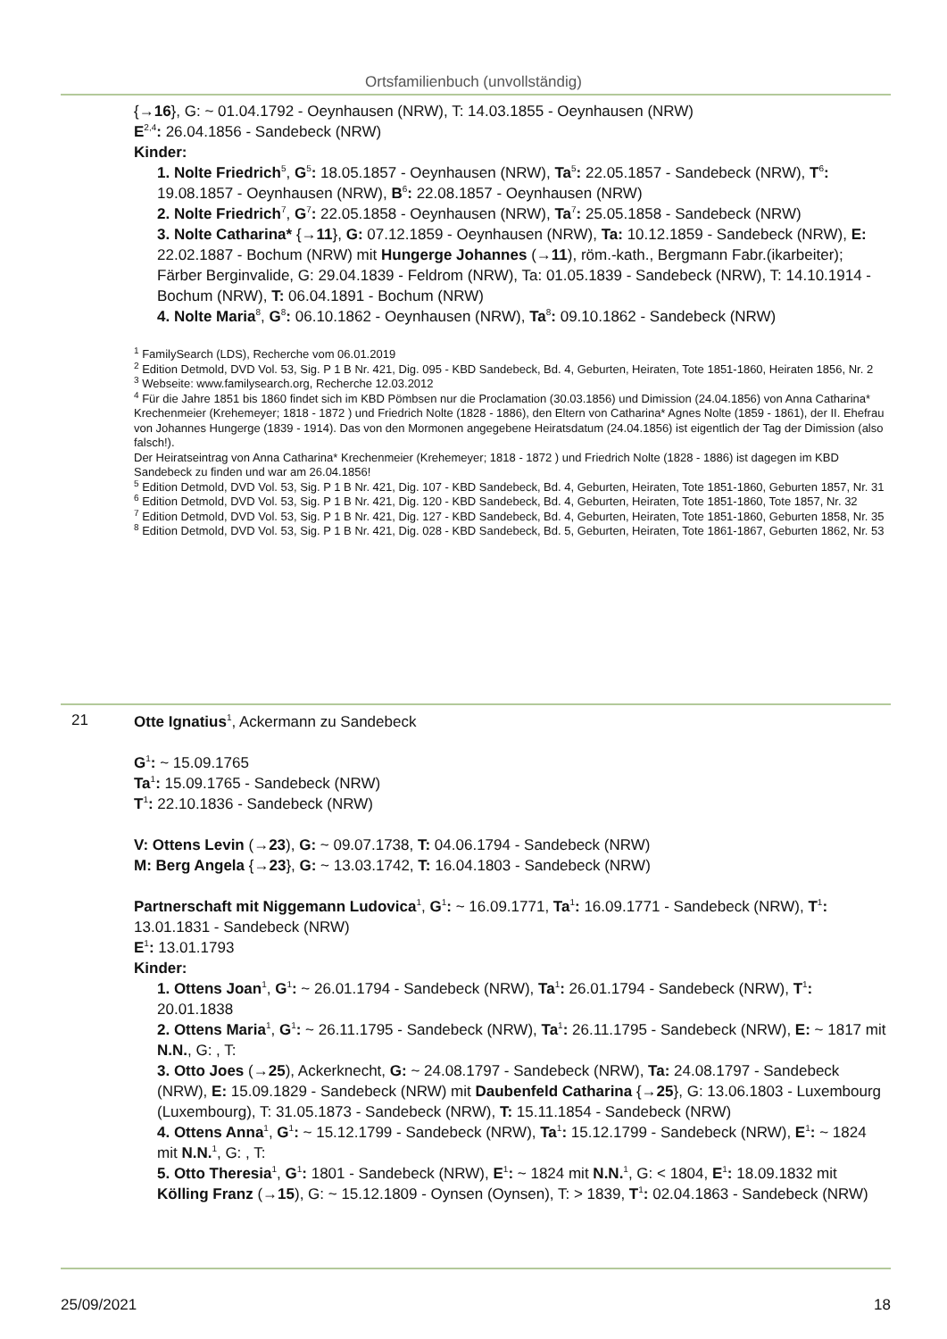Ortsfamilienbuch (unvollständig)
{→16}, G: ~ 01.04.1792 - Oeynhausen (NRW), T: 14.03.1855 - Oeynhausen (NRW)
E<sup>2,4</sup>: 26.04.1856 - Sandebeck (NRW)
Kinder:
1. Nolte Friedrich<sup>5</sup>, G<sup>5</sup>: 18.05.1857 - Oeynhausen (NRW), Ta<sup>5</sup>: 22.05.1857 - Sandebeck (NRW), T<sup>6</sup>: 19.08.1857 - Oeynhausen (NRW), B<sup>6</sup>: 22.08.1857 - Oeynhausen (NRW)
2. Nolte Friedrich<sup>7</sup>, G<sup>7</sup>: 22.05.1858 - Oeynhausen (NRW), Ta<sup>7</sup>: 25.05.1858 - Sandebeck (NRW)
3. Nolte Catharina* {→11}, G: 07.12.1859 - Oeynhausen (NRW), Ta: 10.12.1859 - Sandebeck (NRW), E: 22.02.1887 - Bochum (NRW) mit Hungerge Johannes (→11), röm.-kath., Bergmann Fabr.(ikarbeiter); Färber Berginvalide, G: 29.04.1839 - Feldrom (NRW), Ta: 01.05.1839 - Sandebeck (NRW), T: 14.10.1914 - Bochum (NRW), T: 06.04.1891 - Bochum (NRW)
4. Nolte Maria<sup>8</sup>, G<sup>8</sup>: 06.10.1862 - Oeynhausen (NRW), Ta<sup>8</sup>: 09.10.1862 - Sandebeck (NRW)
<sup>1</sup> FamilySearch (LDS), Recherche vom 06.01.2019
<sup>2</sup> Edition Detmold, DVD Vol. 53, Sig. P 1 B Nr. 421, Dig. 095 - KBD Sandebeck, Bd. 4, Geburten, Heiraten, Tote 1851-1860, Heiraten 1856, Nr. 2
<sup>3</sup> Webseite: www.familysearch.org, Recherche 12.03.2012
<sup>4</sup> Für die Jahre 1851 bis 1860 findet sich im KBD Pömbsen nur die Proclamation (30.03.1856) und Dimission (24.04.1856) von Anna Catharina* Krechenmeier (Krehemeyer; 1818 - 1872 ) und Friedrich Nolte (1828 - 1886), den Eltern von Catharina* Agnes Nolte (1859 - 1861), der II. Ehefrau von Johannes Hungerge (1839 - 1914). Das von den Mormonen angegebene Heiratsdatum (24.04.1856) ist eigentlich der Tag der Dimission (also falsch!).
Der Heiratseintrag von Anna Catharina* Krechenmeier (Krehemeyer; 1818 - 1872 ) und Friedrich Nolte (1828 - 1886) ist dagegen im KBD Sandebeck zu finden und war am 26.04.1856!
<sup>5</sup> Edition Detmold, DVD Vol. 53, Sig. P 1 B Nr. 421, Dig. 107 - KBD Sandebeck, Bd. 4, Geburten, Heiraten, Tote 1851-1860, Geburten 1857, Nr. 31
<sup>6</sup> Edition Detmold, DVD Vol. 53, Sig. P 1 B Nr. 421, Dig. 120 - KBD Sandebeck, Bd. 4, Geburten, Heiraten, Tote 1851-1860, Tote 1857, Nr. 32
<sup>7</sup> Edition Detmold, DVD Vol. 53, Sig. P 1 B Nr. 421, Dig. 127 - KBD Sandebeck, Bd. 4, Geburten, Heiraten, Tote 1851-1860, Geburten 1858, Nr. 35
<sup>8</sup> Edition Detmold, DVD Vol. 53, Sig. P 1 B Nr. 421, Dig. 028 - KBD Sandebeck, Bd. 5, Geburten, Heiraten, Tote 1861-1867, Geburten 1862, Nr. 53
21
Otte Ignatius<sup>1</sup>, Ackermann zu Sandebeck
G<sup>1</sup>: ~ 15.09.1765
Ta<sup>1</sup>: 15.09.1765 - Sandebeck (NRW)
T<sup>1</sup>: 22.10.1836 - Sandebeck (NRW)
V: Ottens Levin (→23), G: ~ 09.07.1738, T: 04.06.1794 - Sandebeck (NRW)
M: Berg Angela {→23}, G: ~ 13.03.1742, T: 16.04.1803 - Sandebeck (NRW)
Partnerschaft mit Niggemann Ludovica<sup>1</sup>, G<sup>1</sup>: ~ 16.09.1771, Ta<sup>1</sup>: 16.09.1771 - Sandebeck (NRW), T<sup>1</sup>: 13.01.1831 - Sandebeck (NRW)
E<sup>1</sup>: 13.01.1793
Kinder:
1. Ottens Joan<sup>1</sup>, G<sup>1</sup>: ~ 26.01.1794 - Sandebeck (NRW), Ta<sup>1</sup>: 26.01.1794 - Sandebeck (NRW), T<sup>1</sup>: 20.01.1838
2. Ottens Maria<sup>1</sup>, G<sup>1</sup>: ~ 26.11.1795 - Sandebeck (NRW), Ta<sup>1</sup>: 26.11.1795 - Sandebeck (NRW), E: ~ 1817 mit N.N., G: , T:
3. Otto Joes (→25), Ackerknecht, G: ~ 24.08.1797 - Sandebeck (NRW), Ta: 24.08.1797 - Sandebeck (NRW), E: 15.09.1829 - Sandebeck (NRW) mit Daubenfeld Catharina {→25}, G: 13.06.1803 - Luxembourg (Luxembourg), T: 31.05.1873 - Sandebeck (NRW), T: 15.11.1854 - Sandebeck (NRW)
4. Ottens Anna<sup>1</sup>, G<sup>1</sup>: ~ 15.12.1799 - Sandebeck (NRW), Ta<sup>1</sup>: 15.12.1799 - Sandebeck (NRW), E<sup>1</sup>: ~ 1824 mit N.N.<sup>1</sup>, G: , T:
5. Otto Theresia<sup>1</sup>, G<sup>1</sup>: 1801 - Sandebeck (NRW), E<sup>1</sup>: ~ 1824 mit N.N.<sup>1</sup>, G: < 1804, E<sup>1</sup>: 18.09.1832 mit Kölling Franz (→15), G: ~ 15.12.1809 - Oynsen (Oynsen), T: > 1839, T<sup>1</sup>: 02.04.1863 - Sandebeck (NRW)
25/09/2021 18